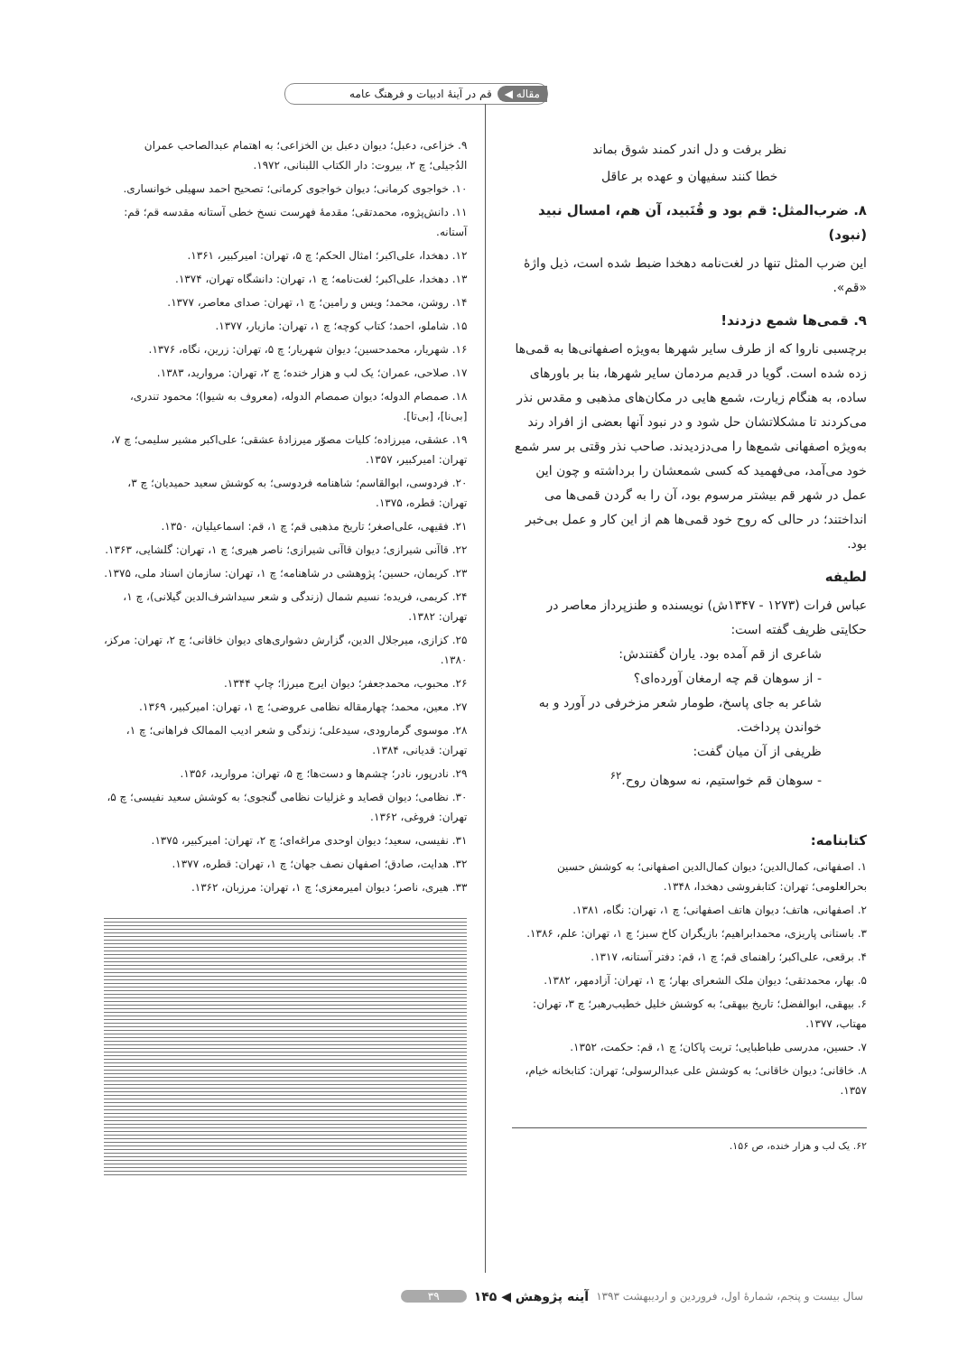مقاله ◀ قم در آینهٔ ادبیات و فرهنگ عامه
نظر برفت و دل اندر کمند شوق بماند
خطا کنند سفیهان و عهده بر عاقل
۸. ضرب‌المثل: قم بود و قُنَبید، آن هم، امسال نبید (نبود)
این ضرب المثل تنها در لغت‌نامه دهخدا ضبط شده است، ذیل واژهٔ «قم».
۹. قمی‌ها شمع دزدند!
برچسبی ناروا که از طرف سایر شهرها به‌ویژه اصفهانی‌ها به قمی‌ها زده شده است. گویا در قدیم مردمان سایر شهرها، بنا بر باورهای ساده، به هنگام زیارت، شمع هایی در مکان‌های مذهبی و مقدس نذر می‌کردند تا مشکلاتشان حل شود و در نبود آنها بعضی از افراد رند به‌ویژه اصفهانی شمع‌ها را می‌دزدیدند. صاحب نذر وقتی بر سر شمع خود می‌آمد، می‌فهمید که کسی شمعشان را برداشته و چون این عمل در شهر قم بیشتر مرسوم بود، آن را به گردن قمی‌ها می انداختند؛ در حالی که روح خود قمی‌ها هم از این کار و عمل بی‌خبر بود.
لطیفه
عباس فرات (۱۲۷۳ - ۱۳۴۷ش) نویسنده و طنزپرداز معاصر در حکایتی ظریف گفته است:
شاعری از قم آمده بود. یاران گفتندش:
- از سوهان قم چه ارمغان آورده‌ای؟
شاعر به جای پاسخ، طومار شعر مزخرفی در آورد و به خواندن پرداخت.
ظریفی از آن میان گفت:
- سوهان قم خواستیم، نه سوهان روح.<sup>۶۲</sup>
کتابنامه:
۱. اصفهانی، کمال‌الدین؛ دیوان کمال‌الدین اصفهانی؛ به کوشش حسین بحرالعلومی؛ تهران: کتابفروشی دهخدا، ۱۳۴۸.
۲. اصفهانی، هاتف؛ دیوان هاتف اصفهانی؛ چ ۱، تهران: نگاه، ۱۳۸۱.
۳. باستانی پاریزی، محمدابراهیم؛ بازیگران کاخ سبز؛ چ ۱، تهران: علم، ۱۳۸۶.
۴. برقعی، علی‌اکبر؛ راهنمای قم؛ چ ۱، قم: دفتر آستانه، ۱۳۱۷.
۵. بهار، محمدتقی؛ دیوان ملک الشعرای بهار؛ چ ۱، تهران: آزادمهر، ۱۳۸۲.
۶. بیهقی، ابوالفضل؛ تاریخ بیهقی؛ به کوشش خلیل خطیب‌رهبر؛ چ ۳، تهران: مهتاب، ۱۳۷۷.
۷. حسین، مدرسی طباطبایی؛ تربت پاکان؛ چ ۱، قم: حکمت، ۱۳۵۲.
۸. خاقانی؛ دیوان خاقانی؛ به کوشش علی عبدالرسولی؛ تهران: کتابخانه خیام، ۱۳۵۷.
۶۲. یک لب و هزار خنده، ص ۱۵۶.
۹. خزاعی، دعبل؛ دیوان دعبل بن الخزاعی؛ به اهتمام عبدالصاحب عمران الدُجیلی؛ چ ۲، بیروت: دار الکتاب اللبنانی، ۱۹۷۲.
۱۰. خواجوی کرمانی؛ دیوان خواجوی کرمانی؛ تصحیح احمد سهیلی خوانساری.
۱۱. دانش‌پژوه، محمدتقی؛ مقدمهٔ فهرست نسخ خطی آستانه مقدسه قم؛ قم: آستانه.
۱۲. دهخدا، علی‌اکبر؛ امثال الحکم؛ چ ۵، تهران: امیرکبیر، ۱۳۶۱.
۱۳. دهخدا، علی‌اکبر؛ لغت‌نامه؛ چ ۱، تهران: دانشگاه تهران، ۱۳۷۴.
۱۴. روشن، محمد؛ ویس و رامین؛ چ ۱، تهران: صدای معاصر، ۱۳۷۷.
۱۵. شاملو، احمد؛ کتاب کوچه؛ چ ۱، تهران: مازیار، ۱۳۷۷.
۱۶. شهریار، محمدحسین؛ دیوان شهریار؛ چ ۵، تهران: زرین، نگاه، ۱۳۷۶.
۱۷. صلاحی، عمران؛ یک لب و هزار خنده؛ چ ۲، تهران: مروارید، ۱۳۸۳.
۱۸. صمصام الدوله؛ دیوان صمصام الدوله، (معروف به شیوا)؛ محمود تندری، [بی‌نا]، [بی‌تا].
۱۹. عشقی، میرزاده؛ کلیات مصوّر میرزادهٔ عشقی؛ علی‌اکبر مشیر سلیمی؛ چ ۷، تهران: امیرکبیر، ۱۳۵۷.
۲۰. فردوسی، ابوالقاسم؛ شاهنامه فردوسی؛ به کوشش سعید حمیدیان؛ چ ۳، تهران: قطره، ۱۳۷۵.
۲۱. فقیهی، علی‌اصغر؛ تاریخ مذهبی قم؛ چ ۱، قم: اسماعیلیان، ۱۳۵۰.
۲۲. قاآنی شیرازی؛ دیوان قاآنی شیرازی؛ ناصر هیری؛ چ ۱، تهران: گلشایی، ۱۳۶۳.
۲۳. کریمان، حسین؛ پژوهشی در شاهنامه؛ چ ۱، تهران: سازمان اسناد ملی، ۱۳۷۵.
۲۴. کریمی، فریده؛ نسیم شمال (زندگی و شعر سیداشرف‌الدین گیلانی)، چ ۱، تهران: ۱۳۸۲.
۲۵. کزازی، میرجلال الدین، گزارش دشواری‌های دیوان خاقانی؛ چ ۲، تهران: مرکز، ۱۳۸۰.
۲۶. محبوب، محمدجعفر؛ دیوان ایرج میرزا؛ چاپ ۱۳۴۴.
۲۷. معین، محمد؛ چهارمقاله نظامی عروضی؛ چ ۱، تهران: امیرکبیر، ۱۳۶۹.
۲۸. موسوی گرمارودی، سیدعلی؛ زندگی و شعر ادیب الممالک فراهانی؛ چ ۱، تهران: قدیانی، ۱۳۸۴.
۲۹. نادرپور، نادر؛ چشم‌ها و دست‌ها؛ چ ۵، تهران: مروارید، ۱۳۵۶.
۳۰. نظامی؛ دیوان قصاید و غزلیات نظامی گنجوی؛ به کوشش سعید نفیسی؛ چ ۵، تهران: فروغی، ۱۳۶۲.
۳۱. نفیسی، سعید؛ دیوان اوحدی مراغه‌ای؛ چ ۲، تهران: امیرکبیر، ۱۳۷۵.
۳۲. هدایت، صادق؛ اصفهان نصف جهان؛ چ ۱، تهران: قطره، ۱۳۷۷.
۳۳. هیری، ناصر؛ دیوان امیرمعزی؛ چ ۱، تهران: مرزبان، ۱۳۶۲.
سال بیست و پنجم، شمارهٔ اول، فروردین و اردیبهشت ۱۳۹۳ آینه پژوهش ◀ ۱۴۵ ۳۹